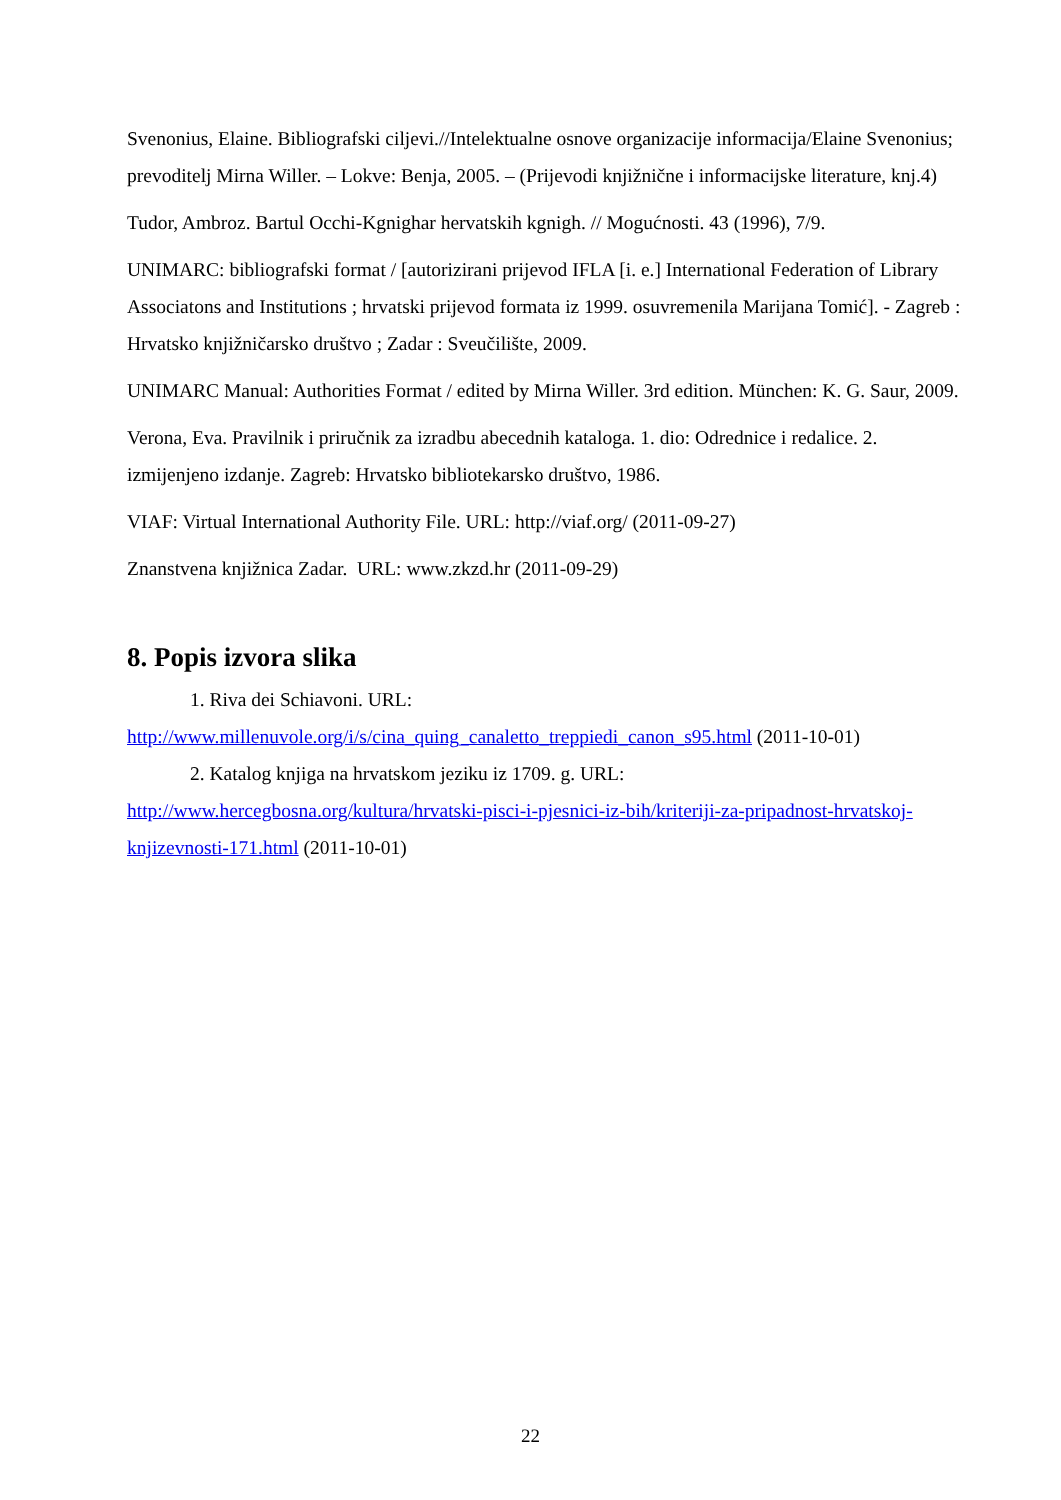Svenonius, Elaine. Bibliografski ciljevi.//Intelektualne osnove organizacije informacija/Elaine Svenonius; prevoditelj Mirna Willer. – Lokve: Benja, 2005. – (Prijevodi knjižnične i informacijske literature, knj.4)
Tudor, Ambroz. Bartul Occhi-Kgnighar hervatskih kgnigh. // Mogućnosti. 43 (1996), 7/9.
UNIMARC: bibliografski format / [autorizirani prijevod IFLA [i. e.] International Federation of Library Associatons and Institutions ; hrvatski prijevod formata iz 1999. osuvremenila Marijana Tomić]. - Zagreb : Hrvatsko knjižničarsko društvo ; Zadar : Sveučilište, 2009.
UNIMARC Manual: Authorities Format / edited by Mirna Willer. 3rd edition. München: K. G. Saur, 2009.
Verona, Eva. Pravilnik i priručnik za izradbu abecednih kataloga. 1. dio: Odrednice i redalice. 2. izmijenjeno izdanje. Zagreb: Hrvatsko bibliotekarsko društvo, 1986.
VIAF: Virtual International Authority File. URL: http://viaf.org/ (2011-09-27)
Znanstvena knjižnica Zadar. URL: www.zkzd.hr (2011-09-29)
8. Popis izvora slika
1. Riva dei Schiavoni. URL:
http://www.millenuvole.org/i/s/cina_quing_canaletto_treppiedi_canon_s95.html (2011-10-01)
2. Katalog knjiga na hrvatskom jeziku iz 1709. g. URL:
http://www.hercegbosna.org/kultura/hrvatski-pisci-i-pjesnici-iz-bih/kriteriji-za-pripadnost-hrvatskoj-knjizevnosti-171.html (2011-10-01)
22